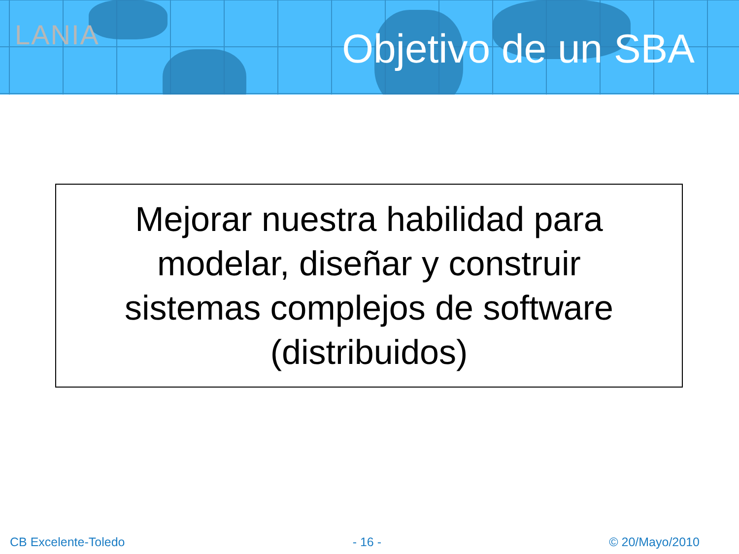LANIA Objetivo de un SBA
Mejorar nuestra habilidad para
modelar, diseñar y construir
sistemas complejos de software
(distribuidos)
CB Excelente-Toledo - 16 - © 20/Mayo/2010